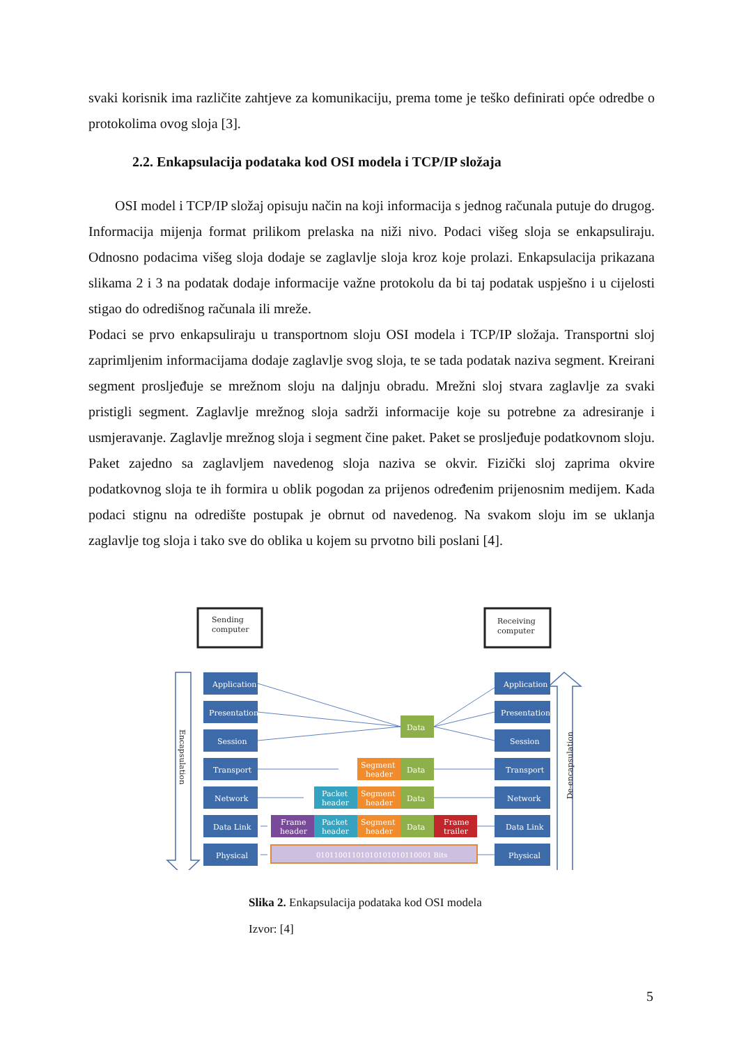svaki korisnik ima različite zahtjeve za komunikaciju, prema tome je teško definirati opće odredbe o protokolima ovog sloja [3].
2.2. Enkapsulacija podataka kod OSI modela i TCP/IP složaja
OSI model i TCP/IP složaj opisuju način na koji informacija s jednog računala putuje do drugog. Informacija mijenja format prilikom prelaska na niži nivo. Podaci višeg sloja se enkapsuliraju. Odnosno podacima višeg sloja dodaje se zaglavlje sloja kroz koje prolazi. Enkapsulacija prikazana slikama 2 i 3 na podatak dodaje informacije važne protokolu da bi taj podatak uspješno i u cijelosti stigao do odredišnog računala ili mreže.
Podaci se prvo enkapsuliraju u transportnom sloju OSI modela i TCP/IP složaja. Transportni sloj zaprimljenim informacijama dodaje zaglavlje svog sloja, te se tada podatak naziva segment. Kreirani segment prosljeđuje se mrežnom sloju na daljnju obradu. Mrežni sloj stvara zaglavlje za svaki pristigli segment. Zaglavlje mrežnog sloja sadrži informacije koje su potrebne za adresiranje i usmjeravanje. Zaglavlje mrežnog sloja i segment čine paket. Paket se prosljeđuje podatkovnom sloju. Paket zajedno sa zaglavljem navedenog sloja naziva se okvir. Fizički sloj zaprima okvire podatkovnog sloja te ih formira u oblik pogodan za prijenos određenim prijenosnim medijem. Kada podaci stignu na odredište postupak je obrnut od navedenog. Na svakom sloju im se uklanja zaglavlje tog sloja i tako sve do oblika u kojem su prvotno bili poslani [4].
Sending
computer
Receiving
computer
Encapsulation
De-encapsulation
Application
Presentation
Session
Transport
Network
Data Link
Physical
Application
Presentation
Session
Transport
Network
Data Link
Physical
Data
Data
Data
Data
Segment
header
Segment
header
Segment
header
Packet
header
Packet
header
Frame
header
Frame
trailer
01011001101010101010110001 Bits
Slika 2. Enkapsulacija podataka kod OSI modela
Izvor: [4]
5